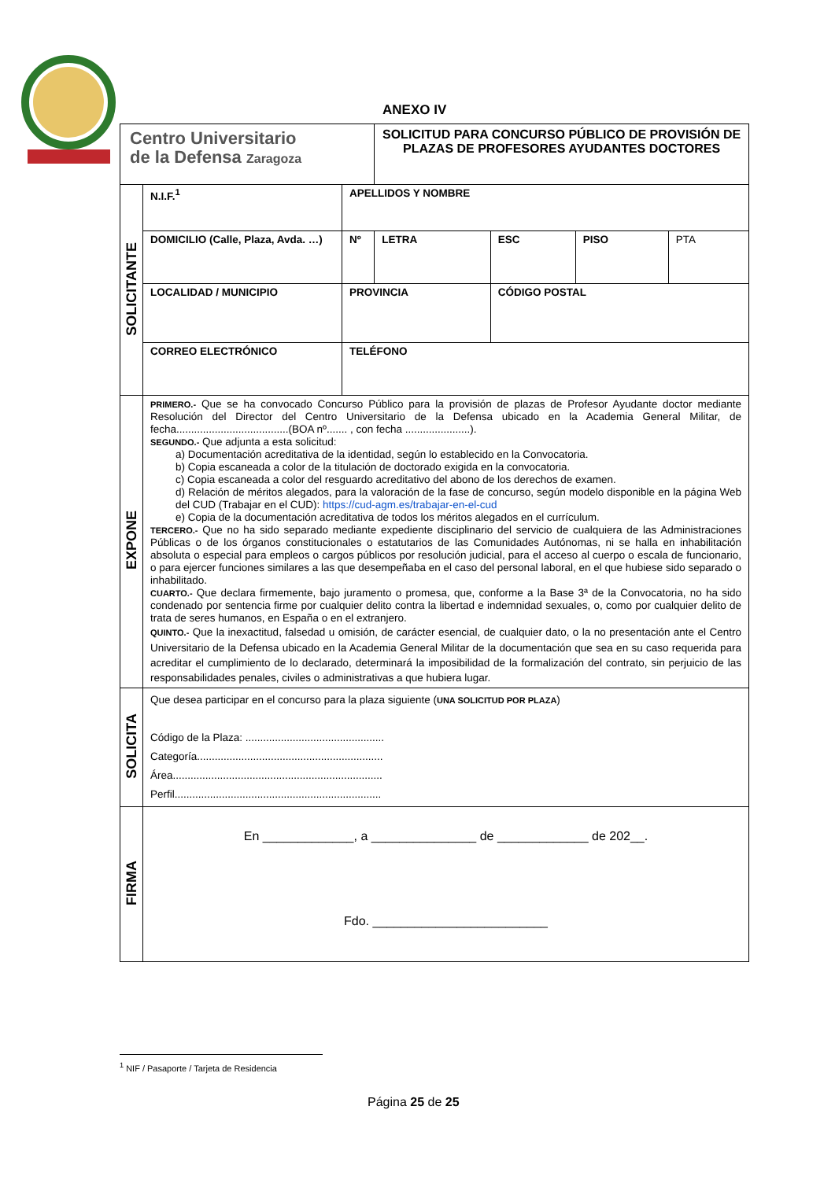ANEXO IV
| Centro Universitario de la Defensa Zaragoza | | | SOLICITUD PARA CONCURSO PÚBLICO DE PROVISIÓN DE PLAZAS DE PROFESORES AYUDANTES DOCTORES | | | |
| SOLICITANTE | N.I.F.<sup>1</sup> | APELLIDOS Y NOMBRE | | | | |
| | DOMICILIO (Calle, Plaza, Avda. …) | Nº | LETRA | ESC | PISO | PTA |
| | LOCALIDAD / MUNICIPIO | PROVINCIA | | CÓDIGO POSTAL | | |
| | CORREO ELECTRÓNICO | TELÉFONO | | | | |
| EXPONE | PRIMERO.- Que se ha convocado Concurso Público para la provisión de plazas de Profesor Ayudante doctor mediante Resolución del Director del Centro Universitario de la Defensa ubicado en la Academia General Militar, de fecha......................................(BOA nº....... , con fecha ......................). SEGUNDO.- Que adjunta a esta solicitud: a) Documentación acreditativa de la identidad, según lo establecido en la Convocatoria. b) Copia escaneada a color de la titulación de doctorado exigida en la convocatoria. c) Copia escaneada a color del resguardo acreditativo del abono de los derechos de examen. d) Relación de méritos alegados, para la valoración de la fase de concurso, según modelo disponible en la página Web del CUD (Trabajar en el CUD): https://cud-agm.es/trabajar-en-el-cud e) Copia de la documentación acreditativa de todos los méritos alegados en el currículum. TERCERO.- Que no ha sido separado mediante expediente disciplinario del servicio de cualquiera de las Administraciones Públicas o de los órganos constitucionales o estatutarios de las Comunidades Autónomas, ni se halla en inhabilitación absoluta o especial para empleos o cargos públicos por resolución judicial, para el acceso al cuerpo o escala de funcionario, o para ejercer funciones similares a las que desempeñaba en el caso del personal laboral, en el que hubiese sido separado o inhabilitado. CUARTO.- Que declara firmemente, bajo juramento o promesa, que, conforme a la Base 3ª de la Convocatoria, no ha sido condenado por sentencia firme por cualquier delito contra la libertad e indemnidad sexuales, o, como por cualquier delito de trata de seres humanos, en España o en el extranjero. QUINTO.- Que la inexactitud, falsedad u omisión, de carácter esencial, de cualquier dato, o la no presentación ante el Centro Universitario de la Defensa ubicado en la Academia General Militar de la documentación que sea en su caso requerida para acreditar el cumplimiento de lo declarado, determinará la imposibilidad de la formalización del contrato, sin perjuicio de las responsabilidades penales, civiles o administrativas a que hubiera lugar. | | | | | |
| SOLICITA | Que desea participar en el concurso para la plaza siguiente ( UNA SOLICITUD POR PLAZA ) Código de la Plaza: ............................................... Categoría............................................................... Área....................................................................... Perfil...................................................................... | | | | | |
| FIRMA | En _____________, a _______________ de _____________ de 202__. Fdo. _________________________ | | | | | |
<sup>1</sup> NIF / Pasaporte / Tarjeta de Residencia
Página 25 de 25